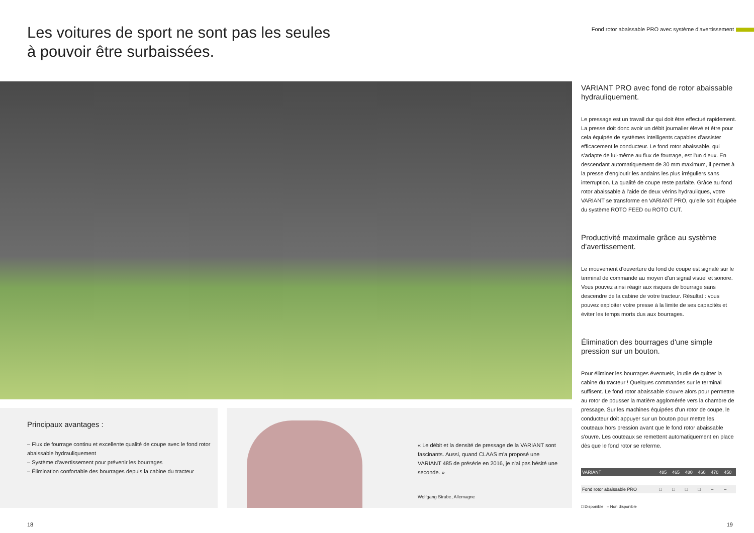Les voitures de sport ne sont pas les seules à pouvoir être surbaissées.
Fond rotor abaissable PRO avec système d'avertissement
VARIANT PRO avec fond de rotor abaissable hydrauliquement.
Le pressage est un travail dur qui doit être effectué rapidement. La presse doit donc avoir un débit journalier élevé et être pour cela équipée de systèmes intelligents capables d'assister efficacement le conducteur. Le fond rotor abaissable, qui s'adapte de lui-même au flux de fourrage, est l'un d'eux. En descendant automatiquement de 30 mm maximum, il permet à la presse d'engloutir les andains les plus irréguliers sans interruption. La qualité de coupe reste parfaite. Grâce au fond rotor abaissable à l'aide de deux vérins hydrauliques, votre VARIANT se transforme en VARIANT PRO, qu'elle soit équipée du système ROTO FEED ou ROTO CUT.
Productivité maximale grâce au système d'avertissement.
Le mouvement d'ouverture du fond de coupe est signalé sur le terminal de commande au moyen d'un signal visuel et sonore. Vous pouvez ainsi réagir aux risques de bourrage sans descendre de la cabine de votre tracteur. Résultat : vous pouvez exploiter votre presse à la limite de ses capacités et éviter les temps morts dus aux bourrages.
Élimination des bourrages d'une simple pression sur un bouton.
Pour éliminer les bourrages éventuels, inutile de quitter la cabine du tracteur ! Quelques commandes sur le terminal suffisent. Le fond rotor abaissable s'ouvre alors pour permettre au rotor de pousser la matière agglomérée vers la chambre de pressage. Sur les machines équipées d'un rotor de coupe, le conducteur doit appuyer sur un bouton pour mettre les couteaux hors pression avant que le fond rotor abaissable s'ouvre. Les couteaux se remettent automatiquement en place dès que le fond rotor se referme.
Principaux avantages :
– Flux de fourrage continu et excellente qualité de coupe avec le fond rotor abaissable hydrauliquement
– Système d'avertissement pour prévenir les bourrages
– Élimination confortable des bourrages depuis la cabine du tracteur
« Le débit et la densité de pressage de la VARIANT sont fascinants. Aussi, quand CLAAS m'a proposé une VARIANT 485 de présérie en 2016, je n'ai pas hésité une seconde. »
Wolfgang Strube, Allemagne
| VARIANT | 485 | 465 | 480 | 460 | 470 | 450 |
| --- | --- | --- | --- | --- | --- | --- |
| Fond rotor abaissable PRO | □ | □ | □ | □ | – | – |
□ Disponible – Non disponible
18 19